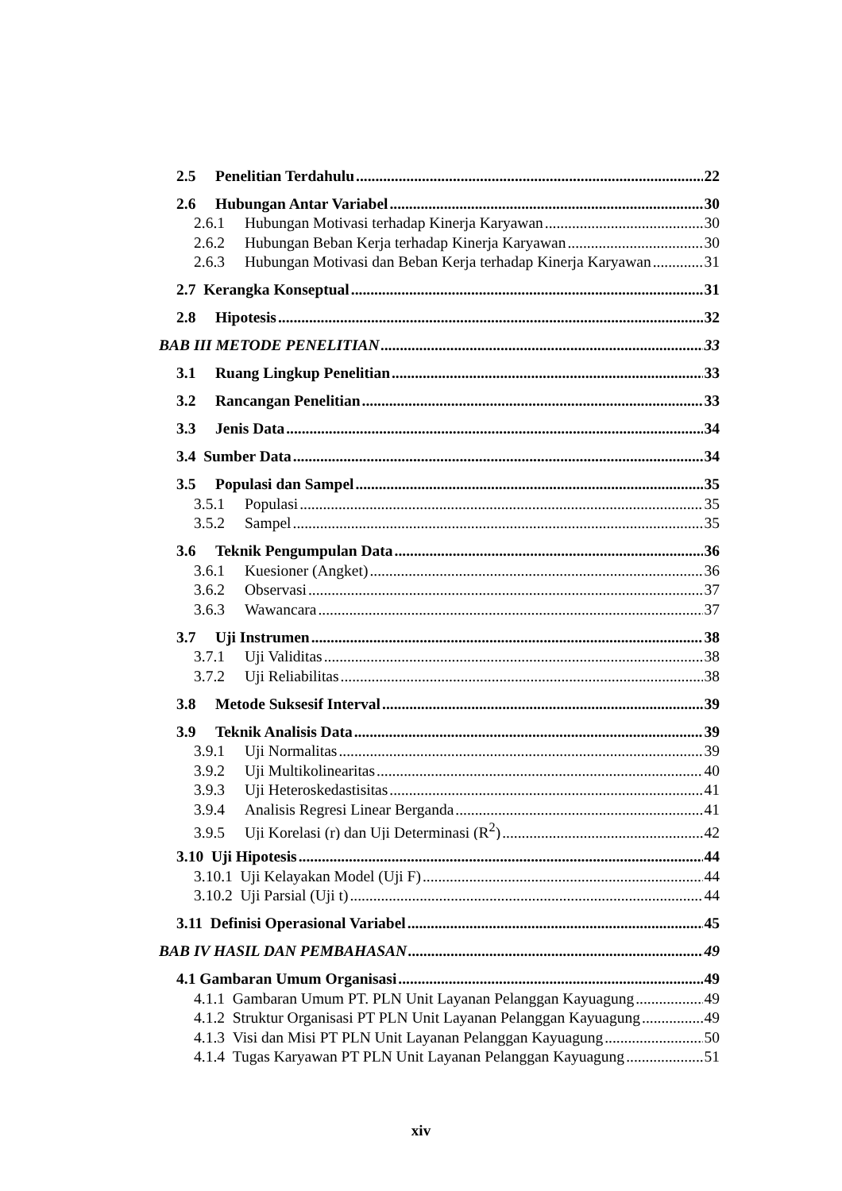2.5 Penelitian Terdahulu 22
2.6 Hubungan Antar Variabel 30
2.6.1 Hubungan Motivasi terhadap Kinerja Karyawan 30
2.6.2 Hubungan Beban Kerja terhadap Kinerja Karyawan 30
2.6.3 Hubungan Motivasi dan Beban Kerja terhadap Kinerja Karyawan 31
2.7 Kerangka Konseptual 31
2.8 Hipotesis 32
BAB III METODE PENELITIAN 33
3.1 Ruang Lingkup Penelitian 33
3.2 Rancangan Penelitian 33
3.3 Jenis Data 34
3.4 Sumber Data 34
3.5 Populasi dan Sampel 35
3.5.1 Populasi 35
3.5.2 Sampel 35
3.6 Teknik Pengumpulan Data 36
3.6.1 Kuesioner (Angket) 36
3.6.2 Observasi 37
3.6.3 Wawancara 37
3.7 Uji Instrumen 38
3.7.1 Uji Validitas 38
3.7.2 Uji Reliabilitas 38
3.8 Metode Suksesif Interval 39
3.9 Teknik Analisis Data 39
3.9.1 Uji Normalitas 39
3.9.2 Uji Multikolinearitas 40
3.9.3 Uji Heteroskedastisitas 41
3.9.4 Analisis Regresi Linear Berganda 41
3.9.5 Uji Korelasi (r) dan Uji Determinasi (R<sup>2</sup>) 42
3.10 Uji Hipotesis 44
3.10.1 Uji Kelayakan Model (Uji F) 44
3.10.2 Uji Parsial (Uji t) 44
3.11 Definisi Operasional Variabel 45
BAB IV HASIL DAN PEMBAHASAN 49
4.1 Gambaran Umum Organisasi 49
4.1.1 Gambaran Umum PT. PLN Unit Layanan Pelanggan Kayuagung 49
4.1.2 Struktur Organisasi PT PLN Unit Layanan Pelanggan Kayuagung 49
4.1.3 Visi dan Misi PT PLN Unit Layanan Pelanggan Kayuagung 50
4.1.4 Tugas Karyawan PT PLN Unit Layanan Pelanggan Kayuagung 51
xiv